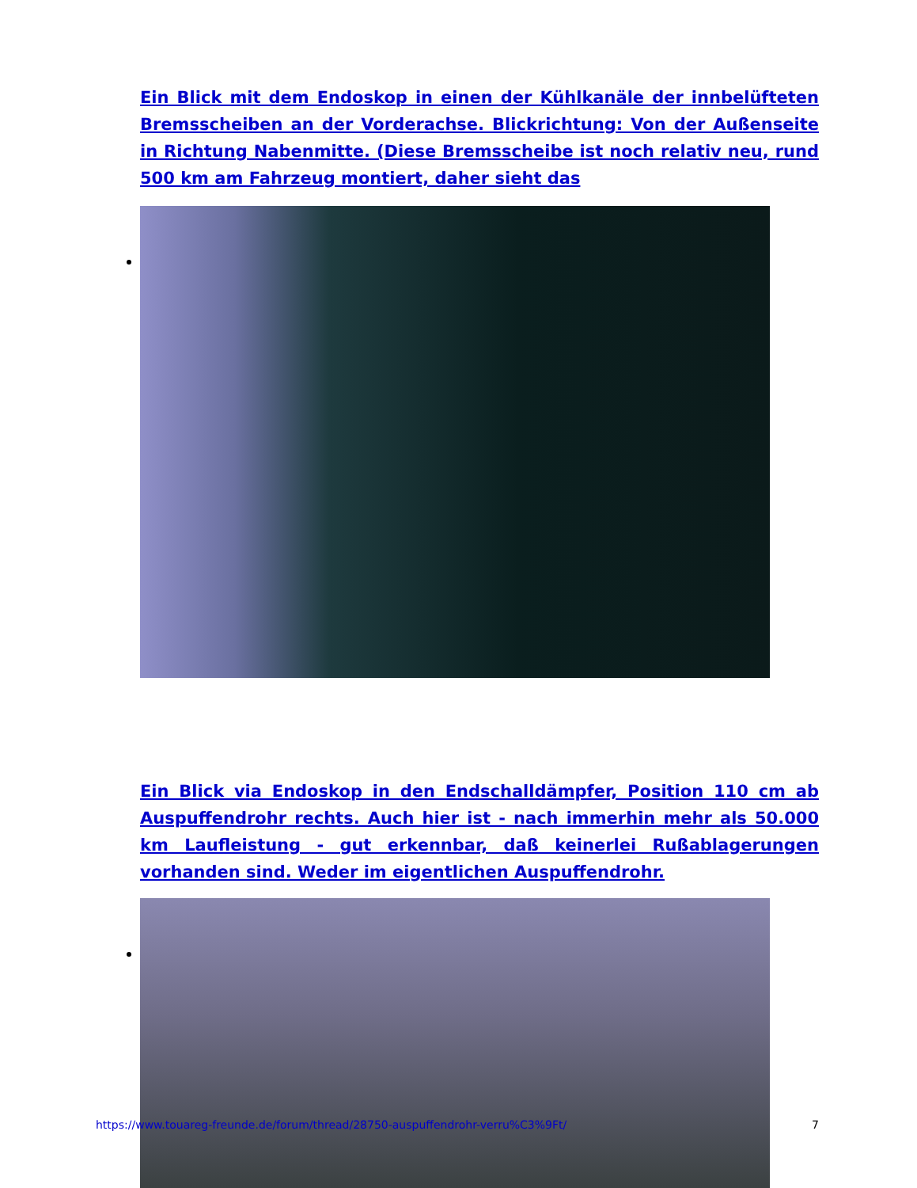Ein Blick mit dem Endoskop in einen der Kühlkanäle der innbelüfteten Bremsscheiben an der Vorderachse. Blickrichtung: Von der Außenseite in Richtung Nabenmitte. (Diese Bremsscheibe ist noch relativ neu, rund 500 km am Fahrzeug montiert, daher sieht das
Ein Blick via Endoskop in den Endschalldämpfer, Position 110 cm ab Auspuffendrohr rechts. Auch hier ist - nach immerhin mehr als 50.000 km Laufleistung - gut erkennbar, daß keinerlei Rußablagerungen vorhanden sind. Weder im eigentlichen Auspuffendrohr.
https://www.touareg-freunde.de/forum/thread/28750-auspuffendrohr-verru%C3%9Ft/ 7